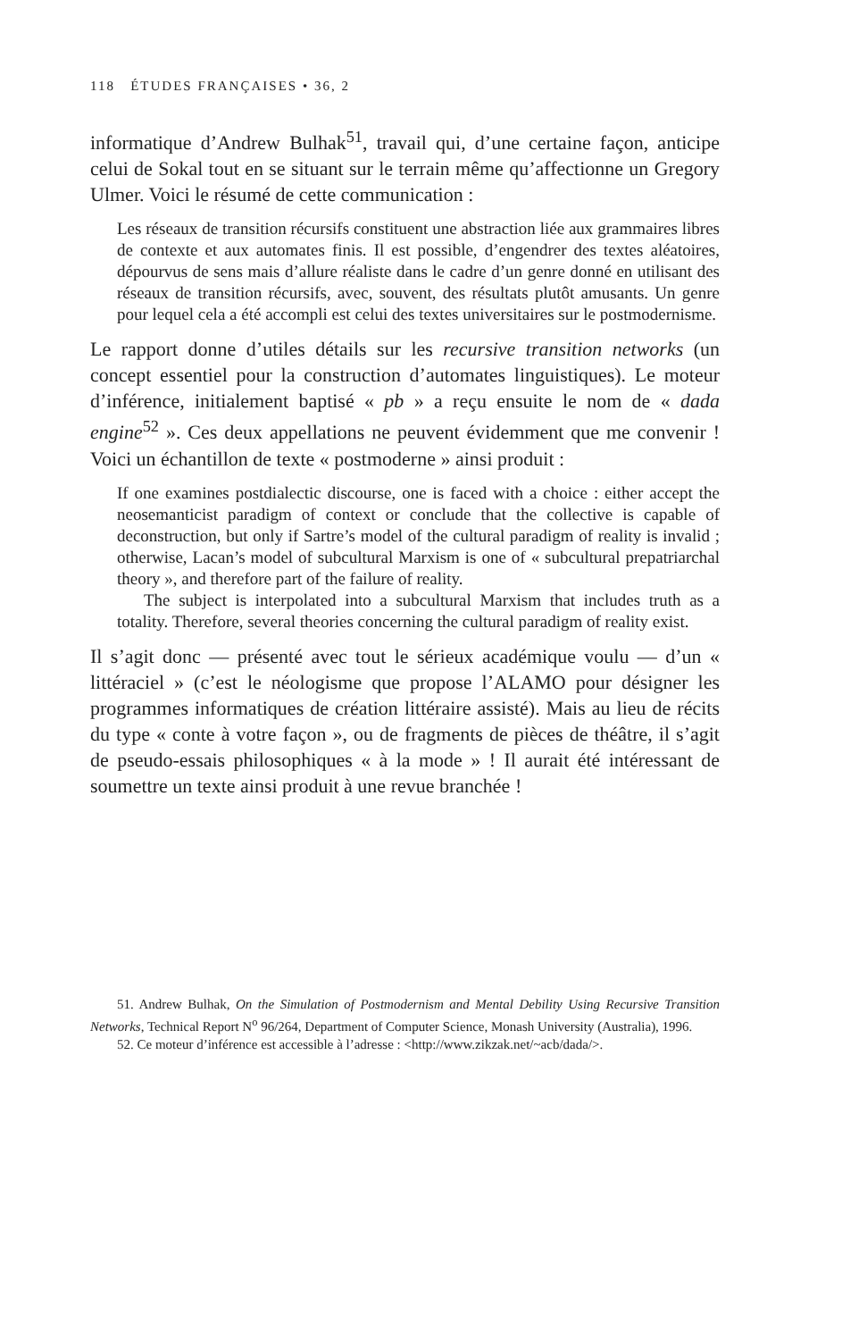118 ÉTUDES FRANÇAISES • 36, 2
informatique d’Andrew Bulhak<sup>51</sup>, travail qui, d’une certaine façon, anticipe celui de Sokal tout en se situant sur le terrain même qu’affectionne un Gregory Ulmer. Voici le résumé de cette communication :
Les réseaux de transition récursifs constituent une abstraction liée aux grammaires libres de contexte et aux automates finis. Il est possible, d’engendrer des textes aléatoires, dépourvus de sens mais d’allure réaliste dans le cadre d’un genre donné en utilisant des réseaux de transition récursifs, avec, souvent, des résultats plutôt amusants. Un genre pour lequel cela a été accompli est celui des textes universitaires sur le postmodernisme.
Le rapport donne d’utiles détails sur les recursive transition networks (un concept essentiel pour la construction d’automates linguistiques). Le moteur d’inférence, initialement baptisé « pb » a reçu ensuite le nom de « dada engine<sup>52</sup> ». Ces deux appellations ne peuvent évidemment que me convenir ! Voici un échantillon de texte « postmoderne » ainsi produit :
If one examines postdialectic discourse, one is faced with a choice : either accept the neosemanticist paradigm of context or conclude that the collective is capable of deconstruction, but only if Sartre’s model of the cultural paradigm of reality is invalid ; otherwise, Lacan’s model of subcultural Marxism is one of « subcultural prepatriarchal theory », and therefore part of the failure of reality.
The subject is interpolated into a subcultural Marxism that includes truth as a totality. Therefore, several theories concerning the cultural paradigm of reality exist.
Il s’agit donc — présenté avec tout le sérieux académique voulu — d’un « littéraciel » (c’est le néologisme que propose l’ALAMO pour désigner les programmes informatiques de création littéraire assisté). Mais au lieu de récits du type « conte à votre façon », ou de fragments de pièces de théâtre, il s’agit de pseudo-essais philosophiques « à la mode » ! Il aurait été intéressant de soumettre un texte ainsi produit à une revue branchée !
51. Andrew Bulhak, On the Simulation of Postmodernism and Mental Debility Using Recursive Transition Networks, Technical Report N<sup>o</sup> 96/264, Department of Computer Science, Monash University (Australia), 1996.
52. Ce moteur d’inférence est accessible à l’adresse : <http://www.zikzak.net/~acb/dada/>.